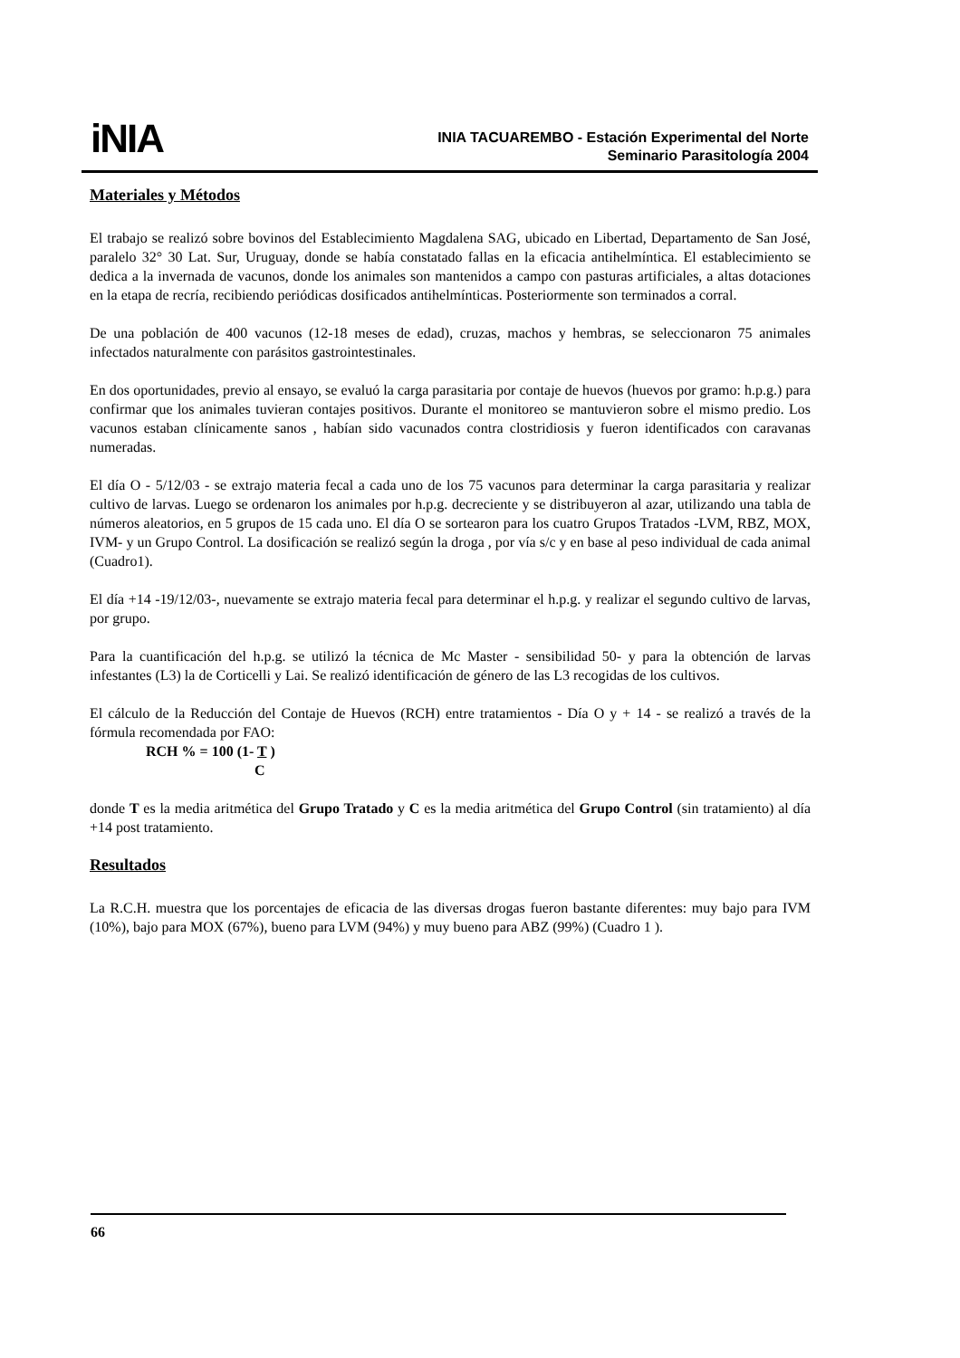iNIA
INIA TACUAREMBO - Estación Experimental del Norte
Seminario Parasitología 2004
Materiales y Métodos
El trabajo se realizó sobre bovinos del Establecimiento Magdalena SAG, ubicado en Libertad, Departamento de San José, paralelo 32° 30 Lat. Sur, Uruguay, donde se había constatado fallas en la eficacia antihelmíntica. El establecimiento se dedica a la invernada de vacunos, donde los animales son mantenidos a campo con pasturas artificiales, a altas dotaciones en la etapa de recría, recibiendo periódicas dosificados antihelmínticas. Posteriormente son terminados a corral.
De una población de 400 vacunos (12-18 meses de edad), cruzas, machos y hembras, se seleccionaron 75 animales infectados naturalmente con parásitos gastrointestinales.
En dos oportunidades, previo al ensayo, se evaluó la carga parasitaria por contaje de huevos (huevos por gramo: h.p.g.) para confirmar que los animales tuvieran contajes positivos. Durante el monitoreo se mantuvieron sobre el mismo predio. Los vacunos estaban clínicamente sanos , habían sido vacunados contra clostridiosis y fueron identificados con caravanas numeradas.
El día O - 5/12/03 - se extrajo materia fecal a cada uno de los 75 vacunos para determinar la carga parasitaria y realizar cultivo de larvas. Luego se ordenaron los animales por h.p.g. decreciente y se distribuyeron al azar, utilizando una tabla de números aleatorios, en 5 grupos de 15 cada uno. El día O se sortearon para los cuatro Grupos Tratados -LVM, RBZ, MOX, IVM- y un Grupo Control. La dosificación se realizó según la droga , por vía s/c y en base al peso individual de cada animal (Cuadro1).
El día +14 -19/12/03-, nuevamente se extrajo materia fecal para determinar el h.p.g. y realizar el segundo cultivo de larvas, por grupo.
Para la cuantificación del h.p.g. se utilizó la técnica de Mc Master - sensibilidad 50- y para la obtención de larvas infestantes (L3) la de Corticelli y Lai. Se realizó identificación de género de las L3 recogidas de los cultivos.
El cálculo de la Reducción del Contaje de Huevos (RCH) entre tratamientos - Día O y + 14 - se realizó a través de la fórmula recomendada por FAO:
RCH % = 100 (1- T )
C
donde T es la media aritmética del Grupo Tratado y C es la media aritmética del Grupo Control (sin tratamiento) al día +14 post tratamiento.
Resultados
La R.C.H. muestra que los porcentajes de eficacia de las diversas drogas fueron bastante diferentes: muy bajo para IVM (10%), bajo para MOX (67%), bueno para LVM (94%) y muy bueno para ABZ (99%) (Cuadro 1 ).
66